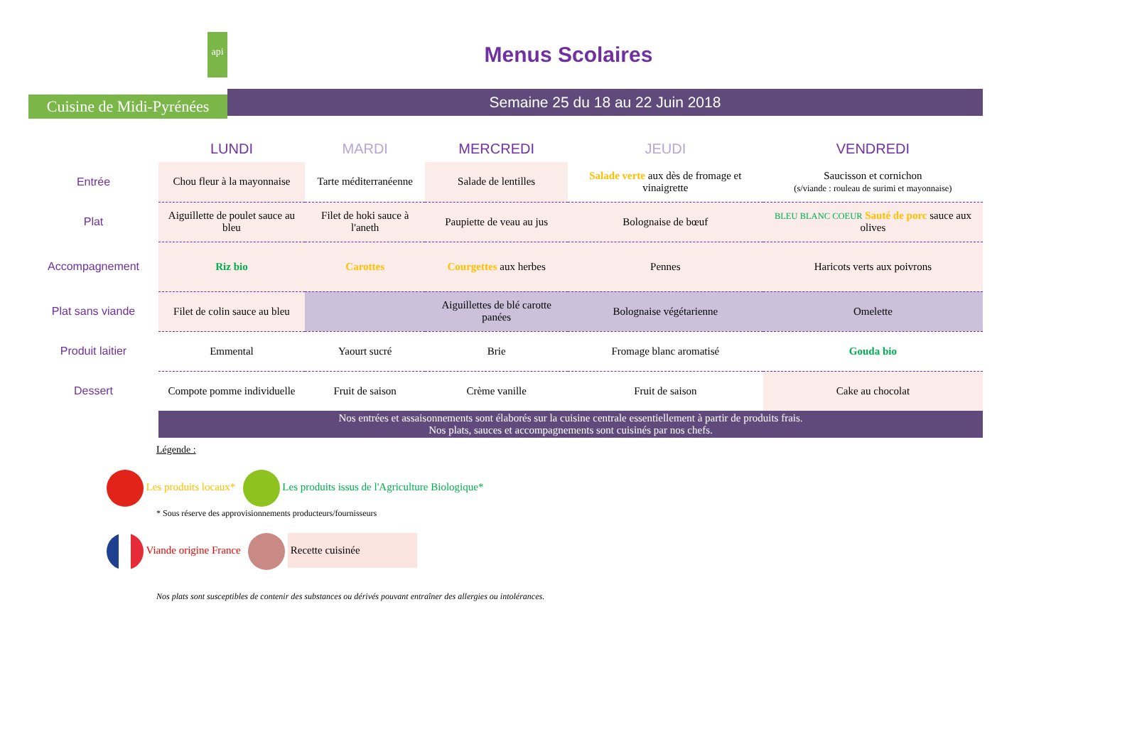api
Cuisine de Midi-Pyrénées
Menus Scolaires
Semaine 25 du 18 au 22 Juin 2018
| | LUNDI | MARDI | MERCREDI | JEUDI | VENDREDI |
| --- | --- | --- | --- | --- | --- |
| Entrée | Chou fleur à la mayonnaise | Tarte méditerranéenne | Salade de lentilles | Salade verte aux dès de fromage et vinaigrette | Saucisson et cornichon (s/viande : rouleau de surimi et mayonnaise) |
| Plat | Aiguillette de poulet sauce au bleu | Filet de hoki sauce à l'aneth | Paupiette de veau au jus | Bolognaise de bœuf | BLEU BLANC COEUR Sauté de porc sauce aux olives |
| Accompagnement | Riz bio | Carottes | Courgettes aux herbes | Pennes | Haricots verts aux poivrons |
| Plat sans viande | Filet de colin sauce au bleu | | Aiguillettes de blé carotte panées | Bolognaise végétarienne | Omelette |
| Produit laitier | Emmental | Yaourt sucré | Brie | Fromage blanc aromatisé | Gouda bio |
| Dessert | Compote pomme individuelle | Fruit de saison | Crème vanille | Fruit de saison | Cake au chocolat |
| | Nos entrées et assaisonnements sont élaborés sur la cuisine centrale essentiellement à partir de produits frais. Nos plats, sauces et accompagnements sont cuisinés par nos chefs. | | | | |
Légende :
Les produits locaux* Les produits issus de l'Agriculture Biologique*
* Sous réserve des approvisionnements producteurs/fournisseurs
Viande origine France Recette cuisinée
Nos plats sont susceptibles de contenir des substances ou dérivés pouvant entraîner des allergies ou intolérances.